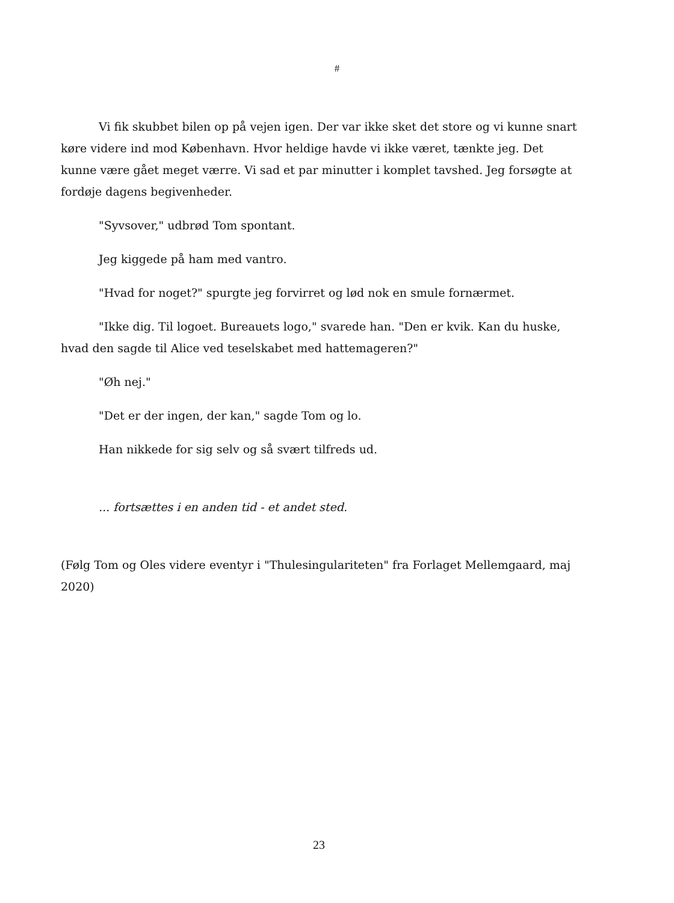#
Vi fik skubbet bilen op på vejen igen. Der var ikke sket det store og vi kunne snart køre videre ind mod København. Hvor heldige havde vi ikke været, tænkte jeg. Det kunne være gået meget værre. Vi sad et par minutter i komplet tavshed. Jeg forsøgte at fordøje dagens begivenheder.
"Syvsover," udbrød Tom spontant.
Jeg kiggede på ham med vantro.
"Hvad for noget?" spurgte jeg forvirret og lød nok en smule fornærmet.
"Ikke dig. Til logoet. Bureauets logo," svarede han. "Den er kvik. Kan du huske, hvad den sagde til Alice ved teselskabet med hattemageren?"
"Øh nej."
"Det er der ingen, der kan," sagde Tom og lo.
Han nikkede for sig selv og så svært tilfreds ud.
... fortsættes i en anden tid - et andet sted.
(Følg Tom og Oles videre eventyr i "Thulesingulariteten" fra Forlaget Mellemgaard, maj 2020)
23